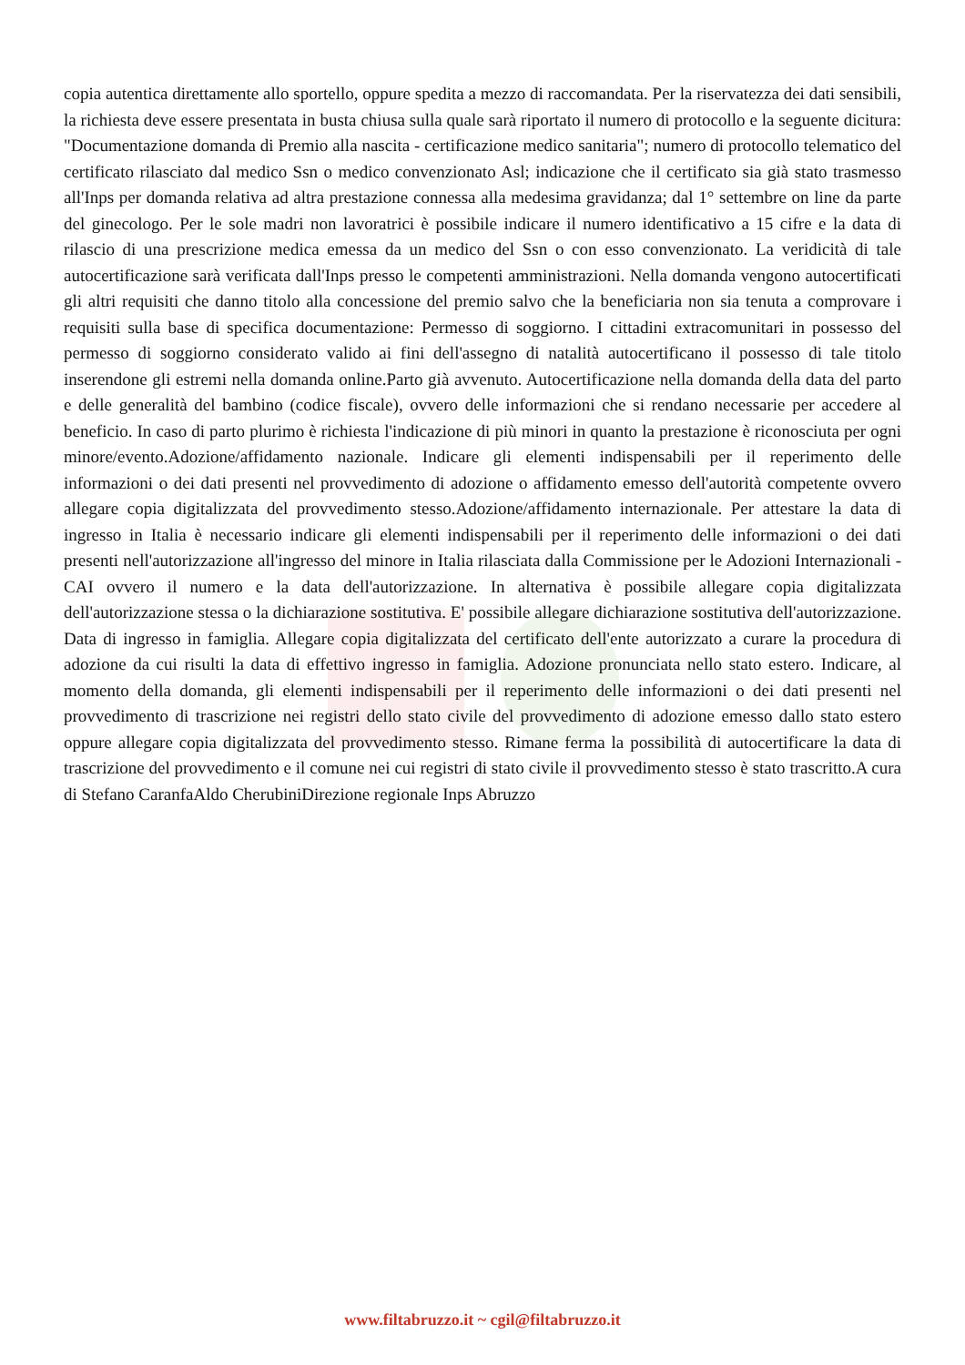copia autentica direttamente allo sportello, oppure spedita a mezzo di raccomandata. Per la riservatezza dei dati sensibili, la richiesta deve essere presentata in busta chiusa sulla quale sarà riportato il numero di protocollo e la seguente dicitura: "Documentazione domanda di Premio alla nascita - certificazione medico sanitaria"; numero di protocollo telematico del certificato rilasciato dal medico Ssn o medico convenzionato Asl; indicazione che il certificato sia già stato trasmesso all'Inps per domanda relativa ad altra prestazione connessa alla medesima gravidanza; dal 1° settembre on line da parte del ginecologo. Per le sole madri non lavoratrici è possibile indicare il numero identificativo a 15 cifre e la data di rilascio di una prescrizione medica emessa da un medico del Ssn o con esso convenzionato. La veridicità di tale autocertificazione sarà verificata dall'Inps presso le competenti amministrazioni. Nella domanda vengono autocertificati gli altri requisiti che danno titolo alla concessione del premio salvo che la beneficiaria non sia tenuta a comprovare i requisiti sulla base di specifica documentazione: Permesso di soggiorno. I cittadini extracomunitari in possesso del permesso di soggiorno considerato valido ai fini dell'assegno di natalità autocertificano il possesso di tale titolo inserendone gli estremi nella domanda online.Parto già avvenuto. Autocertificazione nella domanda della data del parto e delle generalità del bambino (codice fiscale), ovvero delle informazioni che si rendano necessarie per accedere al beneficio. In caso di parto plurimo è richiesta l'indicazione di più minori in quanto la prestazione è riconosciuta per ogni minore/evento.Adozione/affidamento nazionale. Indicare gli elementi indispensabili per il reperimento delle informazioni o dei dati presenti nel provvedimento di adozione o affidamento emesso dell'autorità competente ovvero allegare copia digitalizzata del provvedimento stesso.Adozione/affidamento internazionale. Per attestare la data di ingresso in Italia è necessario indicare gli elementi indispensabili per il reperimento delle informazioni o dei dati presenti nell'autorizzazione all'ingresso del minore in Italia rilasciata dalla Commissione per le Adozioni Internazionali - CAI ovvero il numero e la data dell'autorizzazione. In alternativa è possibile allegare copia digitalizzata dell'autorizzazione stessa o la dichiarazione sostitutiva. E' possibile allegare dichiarazione sostitutiva dell'autorizzazione. Data di ingresso in famiglia. Allegare copia digitalizzata del certificato dell'ente autorizzato a curare la procedura di adozione da cui risulti la data di effettivo ingresso in famiglia. Adozione pronunciata nello stato estero. Indicare, al momento della domanda, gli elementi indispensabili per il reperimento delle informazioni o dei dati presenti nel provvedimento di trascrizione nei registri dello stato civile del provvedimento di adozione emesso dallo stato estero oppure allegare copia digitalizzata del provvedimento stesso. Rimane ferma la possibilità di autocertificare la data di trascrizione del provvedimento e il comune nei cui registri di stato civile il provvedimento stesso è stato trascritto.A cura di Stefano CaranfaAldo CherubiniDirezione regionale Inps Abruzzo
www.filtabruzzo.it ~ cgil@filtabruzzo.it